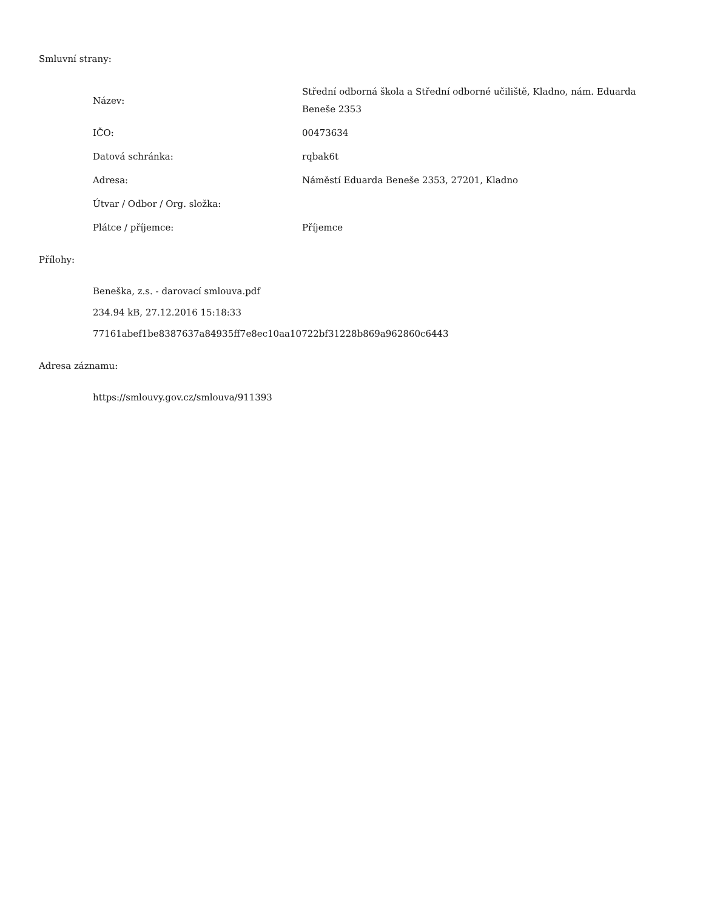Smluvní strany:
| Název: | Střední odborná škola a Střední odborné učiliště, Kladno, nám. Eduarda Beneše 2353 |
| IČO: | 00473634 |
| Datová schránka: | rqbak6t |
| Adresa: | Náměstí Eduarda Beneše 2353, 27201, Kladno |
| Útvar / Odbor / Org. složka: | |
| Plátce / příjemce: | Příjemce |
Přílohy:
Beneška, z.s. - darovací smlouva.pdf
234.94 kB, 27.12.2016 15:18:33
77161abef1be8387637a84935ff7e8ec10aa10722bf31228b869a962860c6443
Adresa záznamu:
https://smlouvy.gov.cz/smlouva/911393